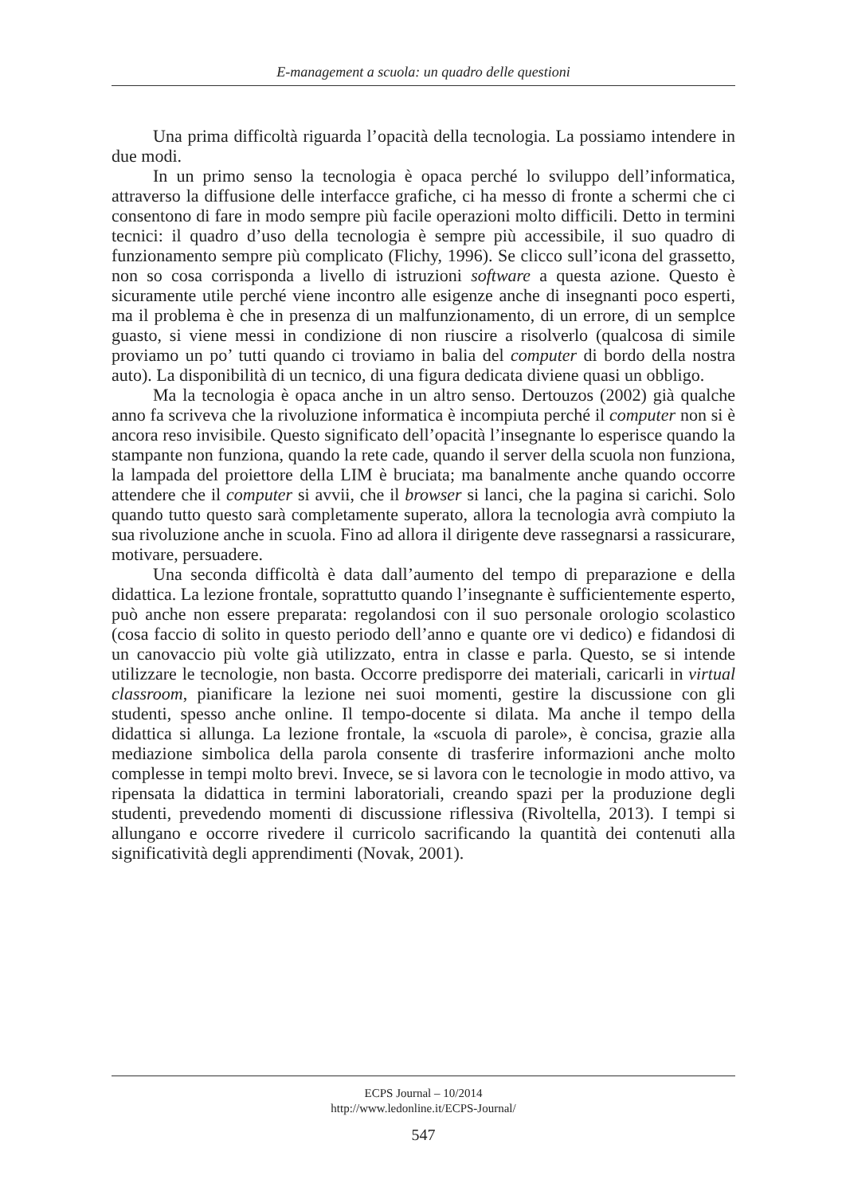E-management a scuola: un quadro delle questioni
Una prima difficoltà riguarda l’opacità della tecnologia. La possiamo intendere in due modi.
In un primo senso la tecnologia è opaca perché lo sviluppo dell’informatica, attraverso la diffusione delle interfacce grafiche, ci ha messo di fronte a schermi che ci consentono di fare in modo sempre più facile operazioni molto difficili. Detto in termini tecnici: il quadro d’uso della tecnologia è sempre più accessibile, il suo quadro di funzionamento sempre più complicato (Flichy, 1996). Se clicco sull’icona del grassetto, non so cosa corrisponda a livello di istruzioni software a questa azione. Questo è sicuramente utile perché viene incontro alle esigenze anche di insegnanti poco esperti, ma il problema è che in presenza di un malfunzionamento, di un errore, di un semplce guasto, si viene messi in condizione di non riuscire a risolverlo (qualcosa di simile proviamo un po’ tutti quando ci troviamo in balia del computer di bordo della nostra auto). La disponibilità di un tecnico, di una figura dedicata diviene quasi un obbligo.
Ma la tecnologia è opaca anche in un altro senso. Dertouzos (2002) già qualche anno fa scriveva che la rivoluzione informatica è incompiuta perché il computer non si è ancora reso invisibile. Questo significato dell’opacità l’insegnante lo esperisce quando la stampante non funziona, quando la rete cade, quando il server della scuola non funziona, la lampada del proiettore della LIM è bruciata; ma banalmente anche quando occorre attendere che il computer si avvii, che il browser si lanci, che la pagina si carichi. Solo quando tutto questo sarà completamente superato, allora la tecnologia avrà compiuto la sua rivoluzione anche in scuola. Fino ad allora il dirigente deve rassegnarsi a rassicurare, motivare, persuadere.
Una seconda difficoltà è data dall’aumento del tempo di preparazione e della didattica. La lezione frontale, soprattutto quando l’insegnante è sufficientemente esperto, può anche non essere preparata: regolandosi con il suo personale orologio scolastico (cosa faccio di solito in questo periodo dell’anno e quante ore vi dedico) e fidandosi di un canovaccio più volte già utilizzato, entra in classe e parla. Questo, se si intende utilizzare le tecnologie, non basta. Occorre predisporre dei materiali, caricarli in virtual classroom, pianificare la lezione nei suoi momenti, gestire la discussione con gli studenti, spesso anche online. Il tempo-docente si dilata. Ma anche il tempo della didattica si allunga. La lezione frontale, la «scuola di parole», è concisa, grazie alla mediazione simbolica della parola consente di trasferire informazioni anche molto complesse in tempi molto brevi. Invece, se si lavora con le tecnologie in modo attivo, va ripensata la didattica in termini laboratoriali, creando spazi per la produzione degli studenti, prevedendo momenti di discussione riflessiva (Rivoltella, 2013). I tempi si allungano e occorre rivedere il curricolo sacrificando la quantità dei contenuti alla significatività degli apprendimenti (Novak, 2001).
ECPS Journal – 10/2014
http://www.ledonline.it/ECPS-Journal/
547